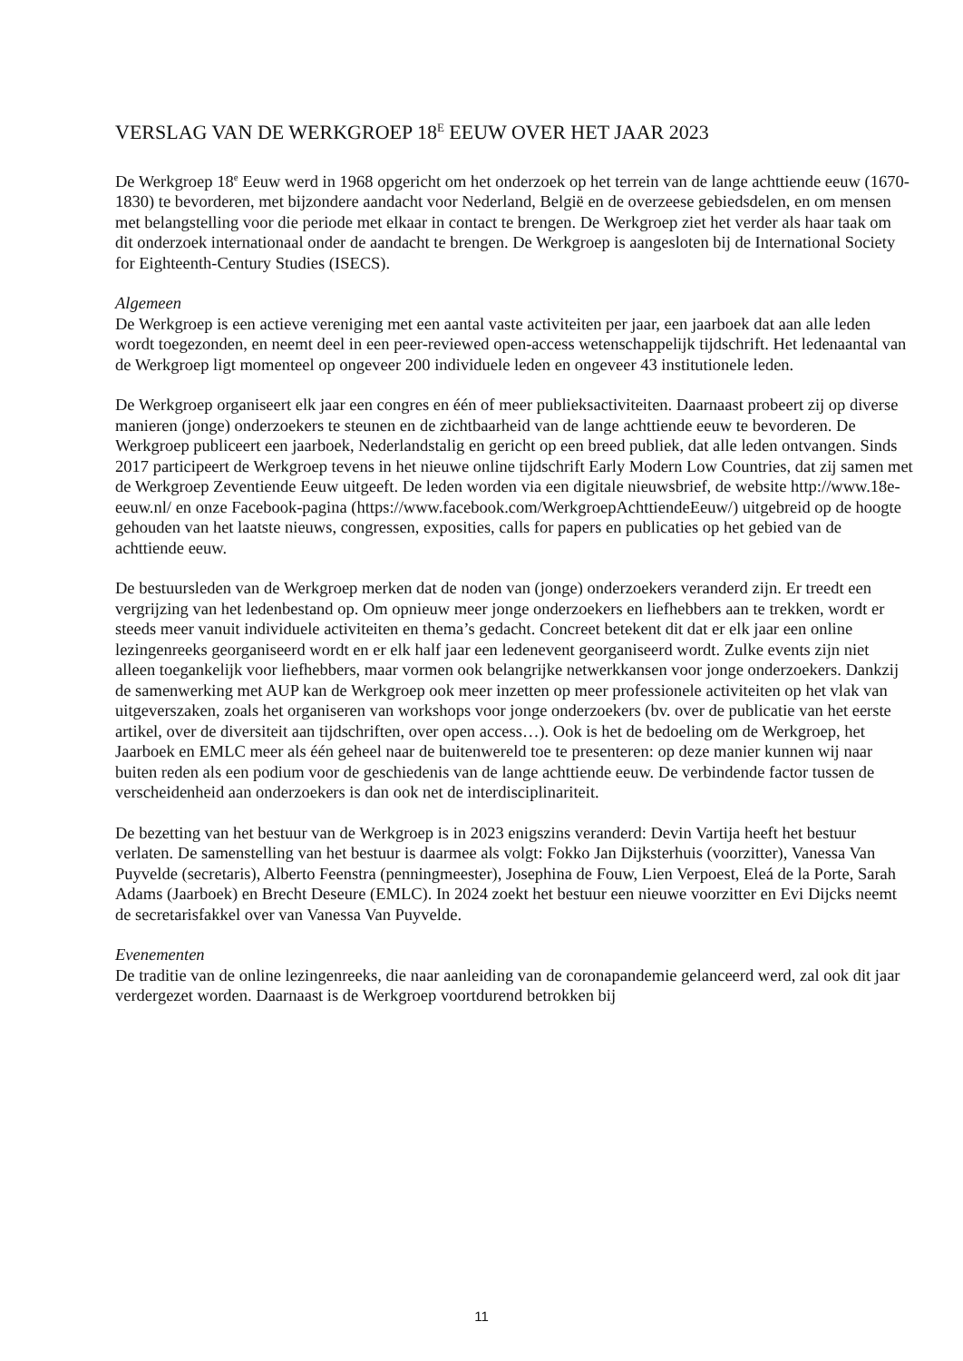VERSLAG VAN DE WERKGROEP 18<sup>E</sup> EEUW OVER HET JAAR 2023
De Werkgroep 18<sup>e</sup> Eeuw werd in 1968 opgericht om het onderzoek op het terrein van de lange achttiende eeuw (1670-1830) te bevorderen, met bijzondere aandacht voor Nederland, België en de overzeese gebiedsdelen, en om mensen met belangstelling voor die periode met elkaar in contact te brengen. De Werkgroep ziet het verder als haar taak om dit onderzoek internationaal onder de aandacht te brengen. De Werkgroep is aangesloten bij de International Society for Eighteenth-Century Studies (ISECS).
Algemeen
De Werkgroep is een actieve vereniging met een aantal vaste activiteiten per jaar, een jaarboek dat aan alle leden wordt toegezonden, en neemt deel in een peer-reviewed open-access wetenschappelijk tijdschrift. Het ledenaantal van de Werkgroep ligt momenteel op ongeveer 200 individuele leden en ongeveer 43 institutionele leden.
De Werkgroep organiseert elk jaar een congres en één of meer publieksactiviteiten. Daarnaast probeert zij op diverse manieren (jonge) onderzoekers te steunen en de zichtbaarheid van de lange achttiende eeuw te bevorderen. De Werkgroep publiceert een jaarboek, Nederlandstalig en gericht op een breed publiek, dat alle leden ontvangen. Sinds 2017 participeert de Werkgroep tevens in het nieuwe online tijdschrift Early Modern Low Countries, dat zij samen met de Werkgroep Zeventiende Eeuw uitgeeft. De leden worden via een digitale nieuwsbrief, de website http://www.18e-eeuw.nl/ en onze Facebook-pagina (https://www.facebook.com/WerkgroepAchttiendeEeuw/) uitgebreid op de hoogte gehouden van het laatste nieuws, congressen, exposities, calls for papers en publicaties op het gebied van de achttiende eeuw.
De bestuursleden van de Werkgroep merken dat de noden van (jonge) onderzoekers veranderd zijn. Er treedt een vergrijzing van het ledenbestand op. Om opnieuw meer jonge onderzoekers en liefhebbers aan te trekken, wordt er steeds meer vanuit individuele activiteiten en thema’s gedacht. Concreet betekent dit dat er elk jaar een online lezingenreeks georganiseerd wordt en er elk half jaar een ledenevent georganiseerd wordt. Zulke events zijn niet alleen toegankelijk voor liefhebbers, maar vormen ook belangrijke netwerkkansen voor jonge onderzoekers. Dankzij de samenwerking met AUP kan de Werkgroep ook meer inzetten op meer professionele activiteiten op het vlak van uitgeverszaken, zoals het organiseren van workshops voor jonge onderzoekers (bv. over de publicatie van het eerste artikel, over de diversiteit aan tijdschriften, over open access…). Ook is het de bedoeling om de Werkgroep, het Jaarboek en EMLC meer als één geheel naar de buitenwereld toe te presenteren: op deze manier kunnen wij naar buiten reden als een podium voor de geschiedenis van de lange achttiende eeuw. De verbindende factor tussen de verscheidenheid aan onderzoekers is dan ook net de interdisciplinariteit.
De bezetting van het bestuur van de Werkgroep is in 2023 enigszins veranderd: Devin Vartija heeft het bestuur verlaten. De samenstelling van het bestuur is daarmee als volgt: Fokko Jan Dijksterhuis (voorzitter), Vanessa Van Puyvelde (secretaris), Alberto Feenstra (penningmeester), Josephina de Fouw, Lien Verpoest, Eleá de la Porte, Sarah Adams (Jaarboek) en Brecht Deseure (EMLC). In 2024 zoekt het bestuur een nieuwe voorzitter en Evi Dijcks neemt de secretarisfakkel over van Vanessa Van Puyvelde.
Evenementen
De traditie van de online lezingenreeks, die naar aanleiding van de coronapandemie gelanceerd werd, zal ook dit jaar verdergezet worden. Daarnaast is de Werkgroep voortdurend betrokken bij
11